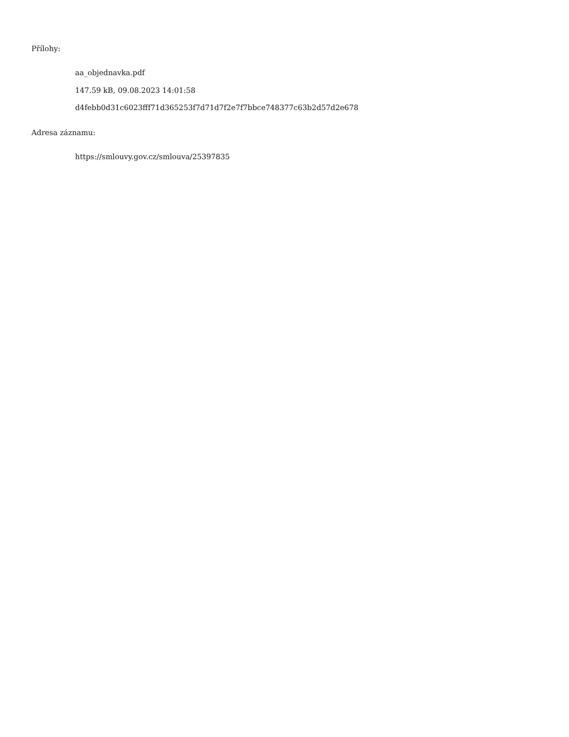Přílohy:
aa_objednavka.pdf
147.59 kB, 09.08.2023 14:01:58
d4febb0d31c6023fff71d365253f7d71d7f2e7f7bbce748377c63b2d57d2e678
Adresa záznamu:
https://smlouvy.gov.cz/smlouva/25397835